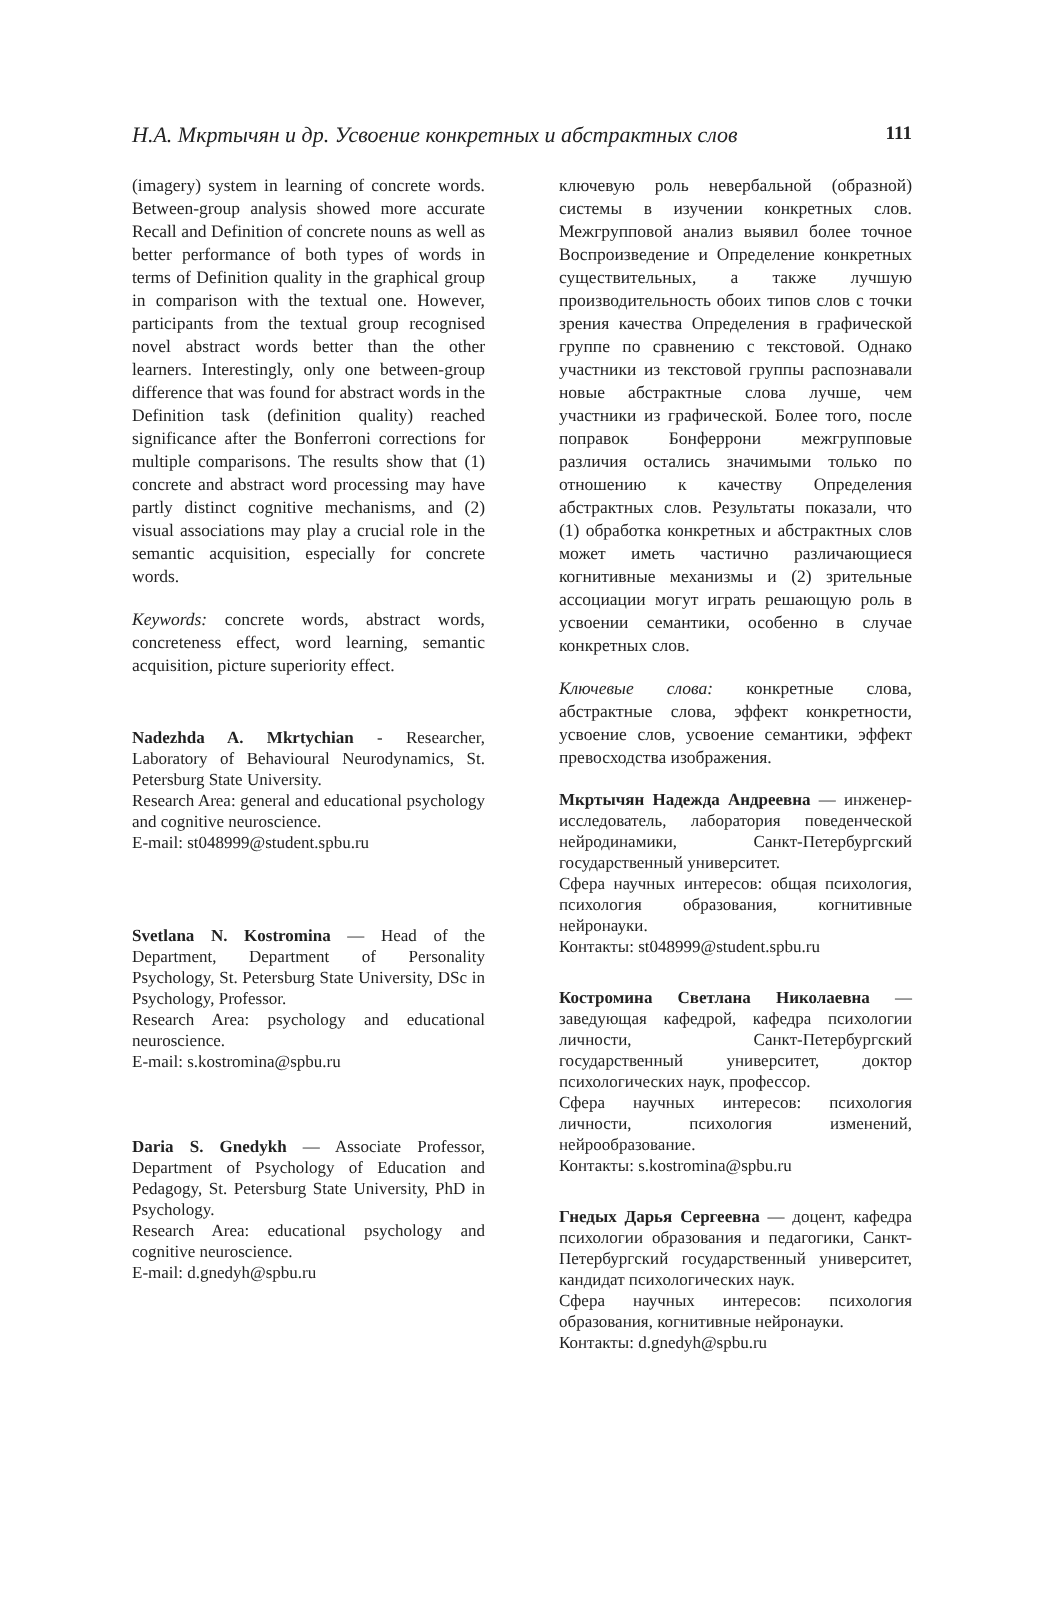Н.А. Мкртычян и др. Усвоение конкретных и абстрактных слов
111
(imagery) system in learning of concrete words. Between-group analysis showed more accurate Recall and Definition of concrete nouns as well as better performance of both types of words in terms of Definition quality in the graphical group in comparison with the textual one. However, participants from the textual group recognised novel abstract words better than the other learners. Interestingly, only one between-group difference that was found for abstract words in the Definition task (definition quality) reached significance after the Bonferroni corrections for multiple comparisons. The results show that (1) concrete and abstract word processing may have partly distinct cognitive mechanisms, and (2) visual associations may play a crucial role in the semantic acquisition, especially for concrete words.
Keywords: concrete words, abstract words, concreteness effect, word learning, semantic acquisition, picture superiority effect.
Nadezhda A. Mkrtychian - Researcher, Laboratory of Behavioural Neurodynamics, St. Petersburg State University.
Research Area: general and educational psychology and cognitive neuroscience.
E-mail: st048999@student.spbu.ru
Svetlana N. Kostromina — Head of the Department, Department of Personality Psychology, St. Petersburg State University, DSc in Psychology, Professor.
Research Area: psychology and educational neuroscience.
E-mail: s.kostromina@spbu.ru
Daria S. Gnedykh — Associate Professor, Department of Psychology of Education and Pedagogy, St. Petersburg State University, PhD in Psychology.
Research Area: educational psychology and cognitive neuroscience.
E-mail: d.gnedyh@spbu.ru
ключевую роль невербальной (образной) системы в изучении конкретных слов. Межгрупповой анализ выявил более точное Воспроизведение и Определение конкретных существительных, а также лучшую производительность обоих типов слов с точки зрения качества Определения в графической группе по сравнению с текстовой. Однако участники из текстовой группы распознавали новые абстрактные слова лучше, чем участники из графической. Более того, после поправок Бонферрони межгрупповые различия остались значимыми только по отношению к качеству Определения абстрактных слов. Результаты показали, что (1) обработка конкретных и абстрактных слов может иметь частично различающиеся когнитивные механизмы и (2) зрительные ассоциации могут играть решающую роль в усвоении семантики, особенно в случае конкретных слов.
Ключевые слова: конкретные слова, абстрактные слова, эффект конкретности, усвоение слов, усвоение семантики, эффект превосходства изображения.
Мкртычян Надежда Андреевна — инженер-исследователь, лаборатория поведенческой нейродинамики, Санкт-Петербургский государственный университет.
Сфера научных интересов: общая психология, психология образования, когнитивные нейронауки.
Контакты: st048999@student.spbu.ru
Костромина Светлана Николаевна — заведующая кафедрой, кафедра психологии личности, Санкт-Петербургский государственный университет, доктор психологических наук, профессор.
Сфера научных интересов: психология личности, психология изменений, нейрообразование.
Контакты: s.kostromina@spbu.ru
Гнедых Дарья Сергеевна — доцент, кафедра психологии образования и педагогики, Санкт-Петербургский государственный университет, кандидат психологических наук.
Сфера научных интересов: психология образования, когнитивные нейронауки.
Контакты: d.gnedyh@spbu.ru